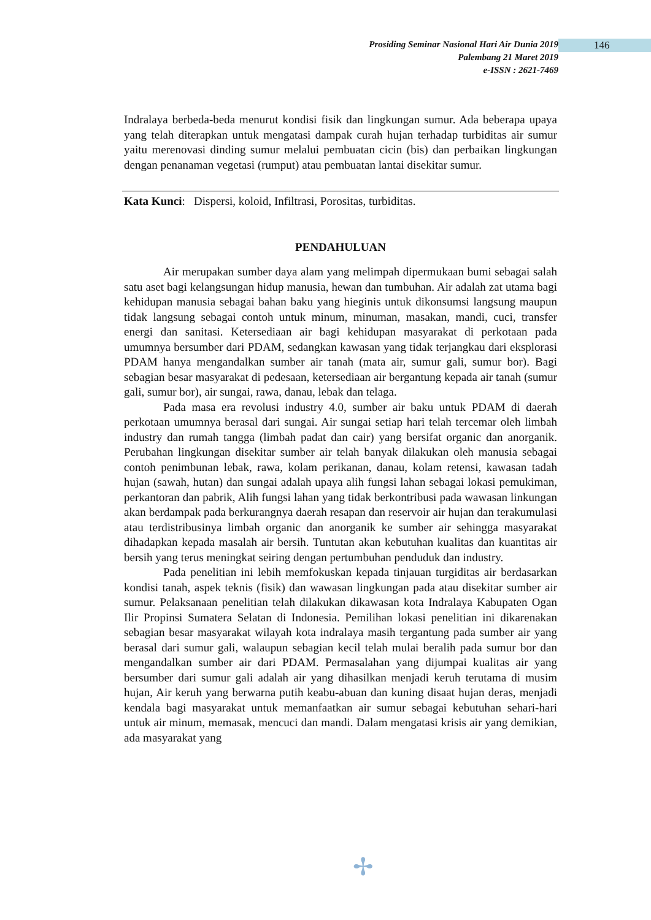Prosiding Seminar Nasional Hari Air Dunia 2019
Palembang 21 Maret 2019
e-ISSN : 2621-7469
146
Indralaya berbeda-beda menurut kondisi fisik dan lingkungan sumur. Ada beberapa upaya yang telah diterapkan untuk mengatasi dampak curah hujan terhadap turbiditas air sumur yaitu merenovasi dinding sumur melalui pembuatan cicin (bis) dan perbaikan lingkungan dengan penanaman vegetasi (rumput) atau pembuatan lantai disekitar sumur.
Kata Kunci: Dispersi, koloid, Infiltrasi, Porositas, turbiditas.
PENDAHULUAN
Air merupakan sumber daya alam yang melimpah dipermukaan bumi sebagai salah satu aset bagi kelangsungan hidup manusia, hewan dan tumbuhan. Air adalah zat utama bagi kehidupan manusia sebagai bahan baku yang hieginis untuk dikonsumsi langsung maupun tidak langsung sebagai contoh untuk minum, minuman, masakan, mandi, cuci, transfer energi dan sanitasi. Ketersediaan air bagi kehidupan masyarakat di perkotaan pada umumnya bersumber dari PDAM, sedangkan kawasan yang tidak terjangkau dari eksplorasi PDAM hanya mengandalkan sumber air tanah (mata air, sumur gali, sumur bor). Bagi sebagian besar masyarakat di pedesaan, ketersediaan air bergantung kepada air tanah (sumur gali, sumur bor), air sungai, rawa, danau, lebak dan telaga.
Pada masa era revolusi industry 4.0, sumber air baku untuk PDAM di daerah perkotaan umumnya berasal dari sungai. Air sungai setiap hari telah tercemar oleh limbah industry dan rumah tangga (limbah padat dan cair) yang bersifat organic dan anorganik. Perubahan lingkungan disekitar sumber air telah banyak dilakukan oleh manusia sebagai contoh penimbunan lebak, rawa, kolam perikanan, danau, kolam retensi, kawasan tadah hujan (sawah, hutan) dan sungai adalah upaya alih fungsi lahan sebagai lokasi pemukiman, perkantoran dan pabrik, Alih fungsi lahan yang tidak berkontribusi pada wawasan linkungan akan berdampak pada berkurangnya daerah resapan dan reservoir air hujan dan terakumulasi atau terdistribusinya limbah organic dan anorganik ke sumber air sehingga masyarakat dihadapkan kepada masalah air bersih. Tuntutan akan kebutuhan kualitas dan kuantitas air bersih yang terus meningkat seiring dengan pertumbuhan penduduk dan industry.
Pada penelitian ini lebih memfokuskan kepada tinjauan turgiditas air berdasarkan kondisi tanah, aspek teknis (fisik) dan wawasan lingkungan pada atau disekitar sumber air sumur. Pelaksanaan penelitian telah dilakukan dikawasan kota Indralaya Kabupaten Ogan Ilir Propinsi Sumatera Selatan di Indonesia. Pemilihan lokasi penelitian ini dikarenakan sebagian besar masyarakat wilayah kota indralaya masih tergantung pada sumber air yang berasal dari sumur gali, walaupun sebagian kecil telah mulai beralih pada sumur bor dan mengandalkan sumber air dari PDAM. Permasalahan yang dijumpai kualitas air yang bersumber dari sumur gali adalah air yang dihasilkan menjadi keruh terutama di musim hujan, Air keruh yang berwarna putih keabu-abuan dan kuning disaat hujan deras, menjadi kendala bagi masyarakat untuk memanfaatkan air sumur sebagai kebutuhan sehari-hari untuk air minum, memasak, mencuci dan mandi. Dalam mengatasi krisis air yang demikian, ada masyarakat yang
✢